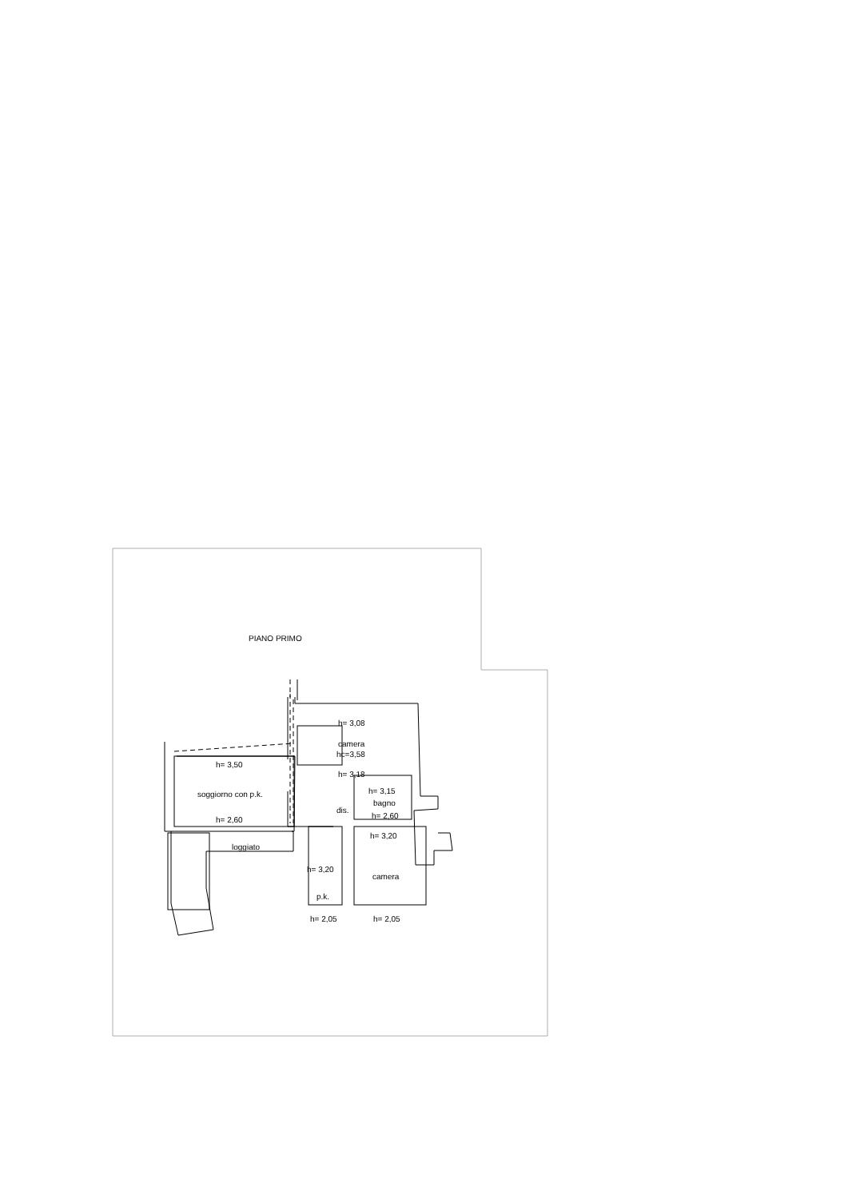PIANO PRIMO
h= 3,08
camera
hc=3,58
h= 3,18
h= 3,50
soggiorno con p.k.
h= 2,60
h= 3,15
bagno
h= 2,60
dis.
h= 3,20
loggiato
h= 3,20
camera
p.k.
h= 2,05
h= 2,05